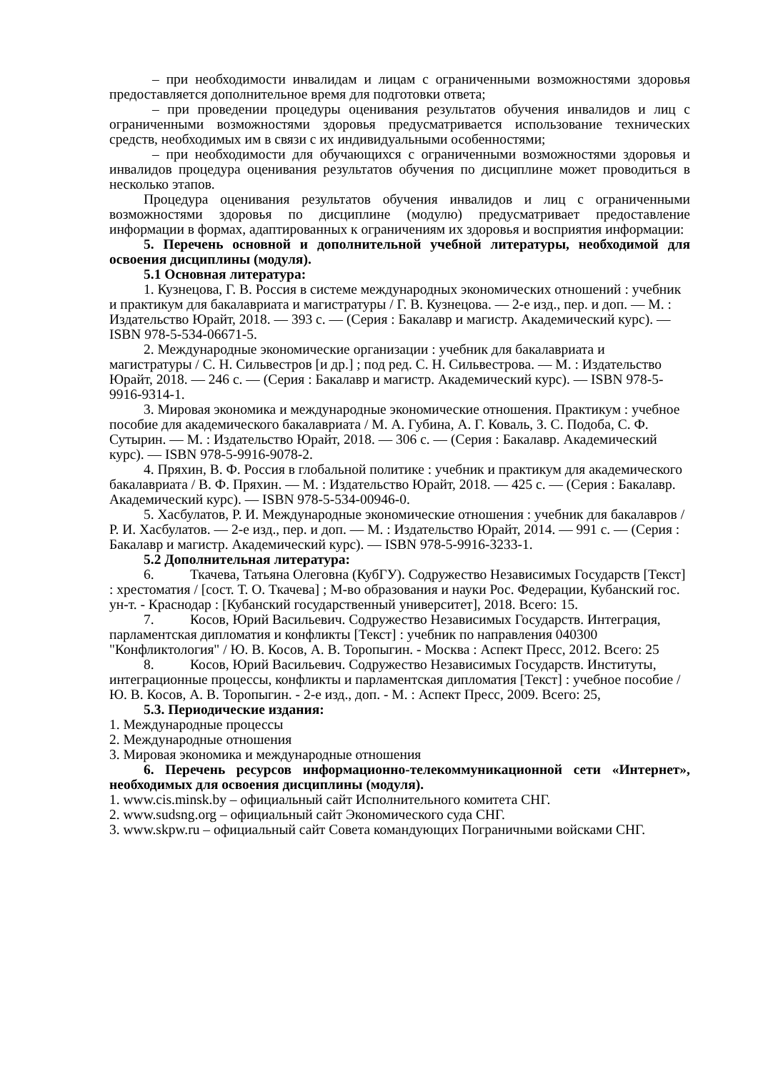– при необходимости инвалидам и лицам с ограниченными возможностями здоровья предоставляется дополнительное время для подготовки ответа;
– при проведении процедуры оценивания результатов обучения инвалидов и лиц с ограниченными возможностями здоровья предусматривается использование технических средств, необходимых им в связи с их индивидуальными особенностями;
– при необходимости для обучающихся с ограниченными возможностями здоровья и инвалидов процедура оценивания результатов обучения по дисциплине может проводиться в несколько этапов.
Процедура оценивания результатов обучения инвалидов и лиц с ограниченными возможностями здоровья по дисциплине (модулю) предусматривает предоставление информации в формах, адаптированных к ограничениям их здоровья и восприятия информации:
5. Перечень основной и дополнительной учебной литературы, необходимой для освоения дисциплины (модуля).
5.1 Основная литература:
1. Кузнецова, Г. В. Россия в системе международных экономических отношений : учебник и практикум для бакалавриата и магистратуры / Г. В. Кузнецова. — 2-е изд., пер. и доп. — М. : Издательство Юрайт, 2018. — 393 с. — (Серия : Бакалавр и магистр. Академический курс). — ISBN 978-5-534-06671-5.
2. Международные экономические организации : учебник для бакалавриата и магистратуры / С. Н. Сильвестров [и др.] ; под ред. С. Н. Сильвестрова. — М. : Издательство Юрайт, 2018. — 246 с. — (Серия : Бакалавр и магистр. Академический курс). — ISBN 978-5-9916-9314-1.
3. Мировая экономика и международные экономические отношения. Практикум : учебное пособие для академического бакалавриата / М. А. Губина, А. Г. Коваль, З. С. Подоба, С. Ф. Сутырин. — М. : Издательство Юрайт, 2018. — 306 с. — (Серия : Бакалавр. Академический курс). — ISBN 978-5-9916-9078-2.
4. Пряхин, В. Ф. Россия в глобальной политике : учебник и практикум для академического бакалавриата / В. Ф. Пряхин. — М. : Издательство Юрайт, 2018. — 425 с. — (Серия : Бакалавр. Академический курс). — ISBN 978-5-534-00946-0.
5. Хасбулатов, Р. И. Международные экономические отношения : учебник для бакалавров / Р. И. Хасбулатов. — 2-е изд., пер. и доп. — М. : Издательство Юрайт, 2014. — 991 с. — (Серия : Бакалавр и магистр. Академический курс). — ISBN 978-5-9916-3233-1.
5.2 Дополнительная литература:
6. Ткачева, Татьяна Олеговна (КубГУ). Содружество Независимых Государств [Текст] : хрестоматия / [сост. Т. О. Ткачева] ; М-во образования и науки Рос. Федерации, Кубанский гос. ун-т. - Краснодар : [Кубанский государственный университет], 2018. Всего: 15.
7. Косов, Юрий Васильевич. Содружество Независимых Государств. Интеграция, парламентская дипломатия и конфликты [Текст] : учебник по направления 040300 "Конфликтология" / Ю. В. Косов, А. В. Торопыгин. - Москва : Аспект Пресс, 2012. Всего: 25
8. Косов, Юрий Васильевич. Содружество Независимых Государств. Институты, интеграционные процессы, конфликты и парламентская дипломатия [Текст] : учебное пособие / Ю. В. Косов, А. В. Торопыгин. - 2-е изд., доп. - М. : Аспект Пресс, 2009. Всего: 25,
5.3. Периодические издания:
1. Международные процессы
2. Международные отношения
3. Мировая экономика и международные отношения
6. Перечень ресурсов информационно-телекоммуникационной сети «Интернет», необходимых для освоения дисциплины (модуля).
1. www.cis.minsk.by – официальный сайт Исполнительного комитета СНГ.
2. www.sudsng.org – официальный сайт Экономического суда СНГ.
3. www.skpw.ru – официальный сайт Совета командующих Пограничными войсками СНГ.